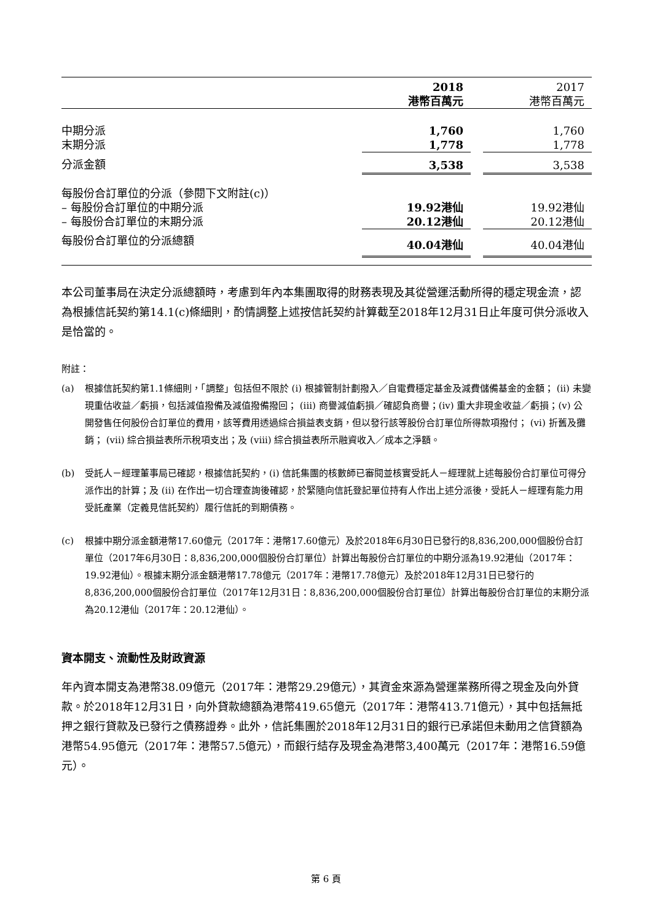| | 2018 港幣百萬元 | | 2017 港幣百萬元 |
| --- | --- | --- | --- |
| 中期分派 | 1,760 | | 1,760 |
| 末期分派 | 1,778 | | 1,778 |
| 分派金額 | 3,538 | | 3,538 |
| 每股份合訂單位的分派（參閱下文附註(c)） | | | |
| – 每股份合訂單位的中期分派 | 19.92港仙 | | 19.92港仙 |
| – 每股份合訂單位的末期分派 | 20.12港仙 | | 20.12港仙 |
| 每股份合訂單位的分派總額 | 40.04港仙 | | 40.04港仙 |
本公司董事局在決定分派總額時，考慮到年內本集團取得的財務表現及其從營運活動所得的穩定現金流，認為根據信託契約第14.1(c)條細則，酌情調整上述按信託契約計算截至2018年12月31日止年度可供分派收入是恰當的。
附註：
(a) 根據信託契約第1.1條細則，「調整」包括但不限於 (i) 根據管制計劃撥入／自電費穩定基金及減費儲備基金的金額； (ii) 未變現重估收益／虧損，包括減值撥備及減值撥備撥回； (iii) 商譽減值虧損／確認負商譽；(iv) 重大非現金收益／虧損；(v) 公開發售任何股份合訂單位的費用，該等費用透過綜合損益表支銷，但以發行該等股份合訂單位所得款項撥付； (vi) 折舊及攤銷； (vii) 綜合損益表所示稅項支出；及 (viii) 綜合損益表所示融資收入／成本之淨額。
(b) 受託人－經理董事局已確認，根據信託契約，(i) 信託集團的核數師已審閱並核實受託人－經理就上述每股份合訂單位可得分派作出的計算；及 (ii) 在作出一切合理查詢後確認，於緊隨向信託登記單位持有人作出上述分派後，受託人－經理有能力用受託產業（定義見信託契約）履行信託的到期債務。
(c) 根據中期分派金額港幣17.60億元（2017年：港幣17.60億元）及於2018年6月30日已發行的8,836,200,000個股份合訂單位（2017年6月30日：8,836,200,000個股份合訂單位）計算出每股份合訂單位的中期分派為19.92港仙（2017年：19.92港仙）。根據末期分派金額港幣17.78億元（2017年：港幣17.78億元）及於2018年12月31日已發行的8,836,200,000個股份合訂單位（2017年12月31日：8,836,200,000個股份合訂單位）計算出每股份合訂單位的末期分派為20.12港仙（2017年：20.12港仙）。
資本開支、流動性及財政資源
年內資本開支為港幣38.09億元（2017年：港幣29.29億元），其資金來源為營運業務所得之現金及向外貸款。於2018年12月31日，向外貸款總額為港幣419.65億元（2017年：港幣413.71億元），其中包括無抵押之銀行貸款及已發行之債務證券。此外，信託集團於2018年12月31日的銀行已承諾但未動用之信貸額為港幣54.95億元（2017年：港幣57.5億元），而銀行結存及現金為港幣3,400萬元（2017年：港幣16.59億元）。
第 6 頁